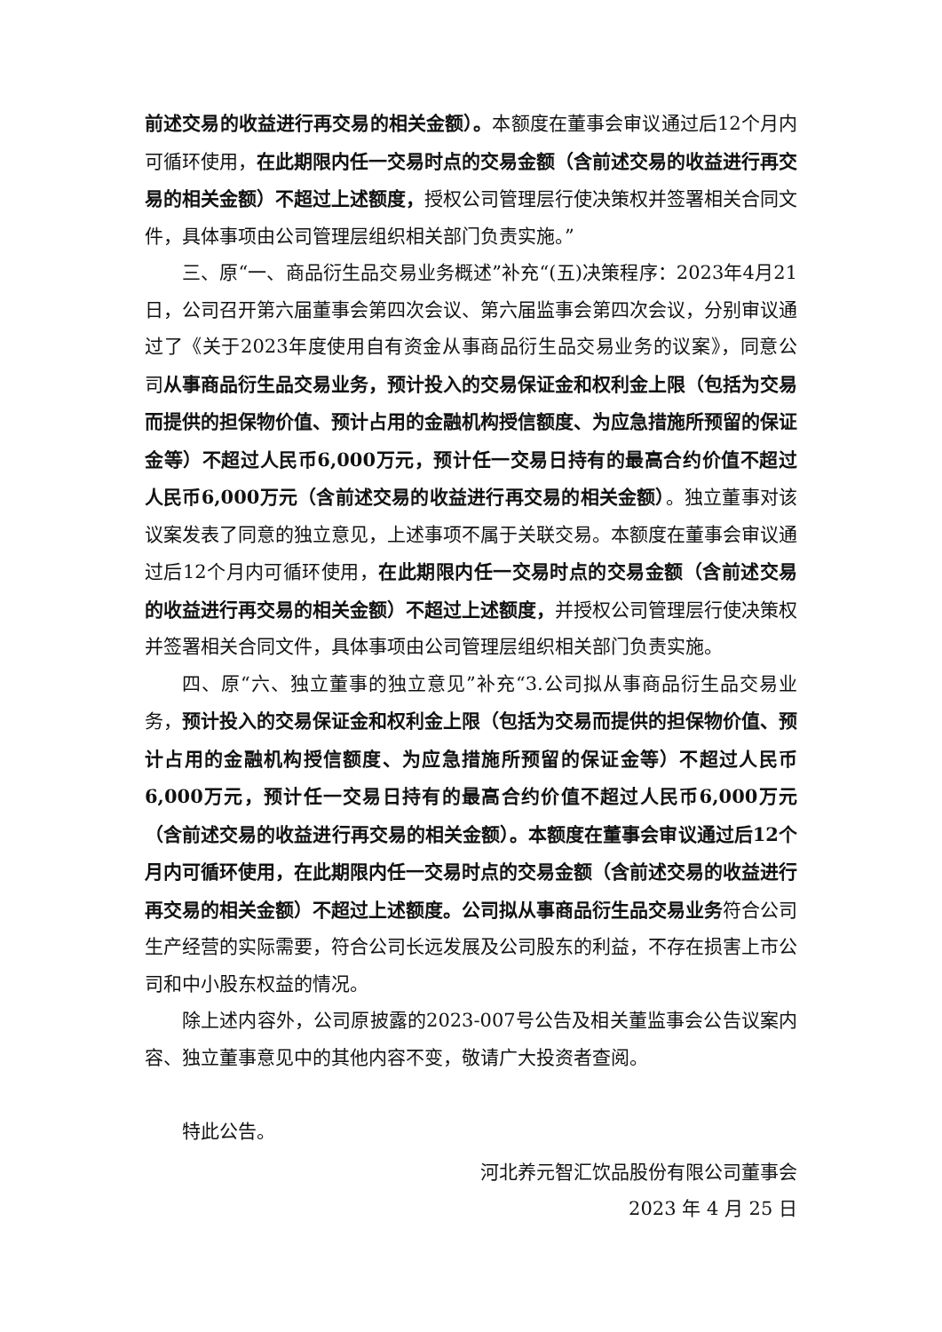前述交易的收益进行再交易的相关金额）。本额度在董事会审议通过后12个月内可循环使用，在此期限内任一交易时点的交易金额（含前述交易的收益进行再交易的相关金额）不超过上述额度，授权公司管理层行使决策权并签署相关合同文件，具体事项由公司管理层组织相关部门负责实施。”
三、原“一、商品衍生品交易业务概述”补充“(五)决策程序：2023年4月21日，公司召开第六届董事会第四次会议、第六届监事会第四次会议，分别审议通过了《关于2023年度使用自有资金从事商品衍生品交易业务的议案》，同意公司从事商品衍生品交易业务，预计投入的交易保证金和权利金上限（包括为交易而提供的担保物价值、预计占用的金融机构授信额度、为应急措施所预留的保证金等）不超过人民币6,000万元，预计任一交易日持有的最高合约价值不超过人民币6,000万元（含前述交易的收益进行再交易的相关金额）。独立董事对该议案发表了同意的独立意见，上述事项不属于关联交易。本额度在董事会审议通过后12个月内可循环使用，在此期限内任一交易时点的交易金额（含前述交易的收益进行再交易的相关金额）不超过上述额度，并授权公司管理层行使决策权并签署相关合同文件，具体事项由公司管理层组织相关部门负责实施。
四、原“六、独立董事的独立意见”补充“3.公司拟从事商品衍生品交易业务，预计投入的交易保证金和权利金上限（包括为交易而提供的担保物价值、预计占用的金融机构授信额度、为应急措施所预留的保证金等）不超过人民币6,000万元，预计任一交易日持有的最高合约价值不超过人民币6,000万元（含前述交易的收益进行再交易的相关金额）。本额度在董事会审议通过后12个月内可循环使用，在此期限内任一交易时点的交易金额（含前述交易的收益进行再交易的相关金额）不超过上述额度。公司拟从事商品衍生品交易业务符合公司生产经营的实际需要，符合公司长远发展及公司股东的利益，不存在损害上市公司和中小股东权益的情况。
除上述内容外，公司原披露的2023-007号公告及相关董监事会公告议案内容、独立董事意见中的其他内容不变，敬请广大投资者查阅。
特此公告。
河北养元智汇饮品股份有限公司董事会
2023 年 4 月 25 日